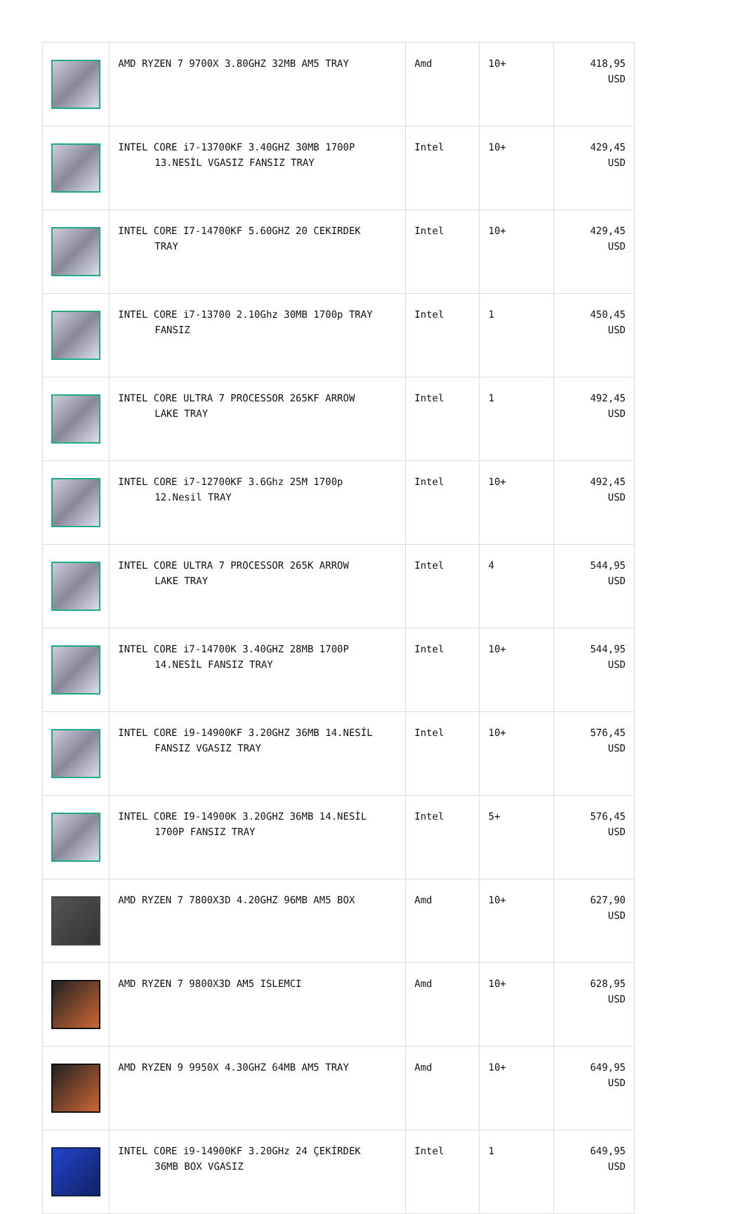| | AMD RYZEN 7 9700X 3.80GHZ 32MB AM5 TRAY | Amd | 10+ | 418,95 USD |
| | INTEL CORE i7-13700KF 3.40GHZ 30MB 1700P 13.NESİL VGASIZ FANSIZ TRAY | Intel | 10+ | 429,45 USD |
| | INTEL CORE I7-14700KF 5.60GHZ 20 CEKIRDEK TRAY | Intel | 10+ | 429,45 USD |
| | INTEL CORE i7-13700 2.10Ghz 30MB 1700p TRAY FANSIZ | Intel | 1 | 450,45 USD |
| | INTEL CORE ULTRA 7 PROCESSOR 265KF ARROW LAKE TRAY | Intel | 1 | 492,45 USD |
| | INTEL CORE i7-12700KF 3.6Ghz 25M 1700p 12.Nesil TRAY | Intel | 10+ | 492,45 USD |
| | INTEL CORE ULTRA 7 PROCESSOR 265K ARROW LAKE TRAY | Intel | 4 | 544,95 USD |
| | INTEL CORE i7-14700K 3.40GHZ 28MB 1700P 14.NESİL FANSIZ TRAY | Intel | 10+ | 544,95 USD |
| | INTEL CORE i9-14900KF 3.20GHZ 36MB 14.NESİL FANSIZ VGASIZ TRAY | Intel | 10+ | 576,45 USD |
| | INTEL CORE I9-14900K 3.20GHZ 36MB 14.NESİL 1700P FANSIZ TRAY | Intel | 5+ | 576,45 USD |
| | AMD RYZEN 7 7800X3D 4.20GHZ 96MB AM5 BOX | Amd | 10+ | 627,90 USD |
| | AMD RYZEN 7 9800X3D AM5 ISLEMCI | Amd | 10+ | 628,95 USD |
| | AMD RYZEN 9 9950X 4.30GHZ 64MB AM5 TRAY | Amd | 10+ | 649,95 USD |
| | INTEL CORE i9-14900KF 3.20GHz 24 ÇEKİRDEK 36MB BOX VGASIZ | Intel | 1 | 649,95 USD |